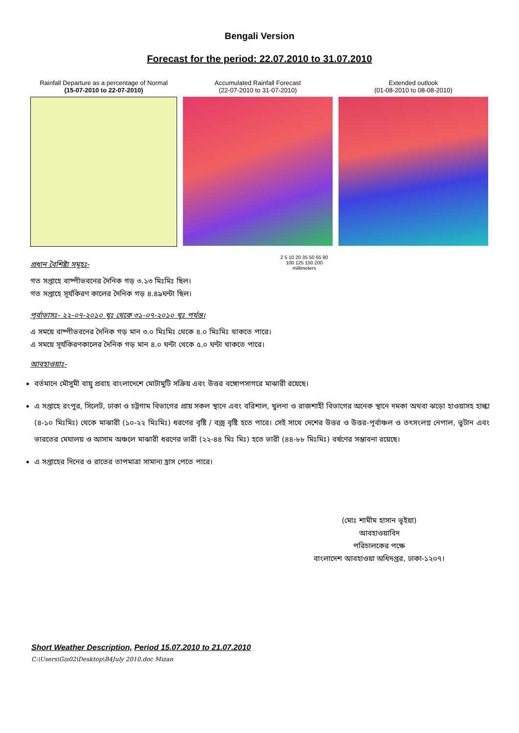Bengali Version
Forecast for the period: 22.07.2010 to 31.07.2010
Rainfall Departure as a percentage of Normal
(15-07-2010 to 22-07-2010)
Accumulated Rainfall Forecast
(22-07-2010 to 31-07-2010)
2 5 10 20 35 50 65 80 100 125 150 200
millimeters
Extended outlook
(01-08-2010 to 08-08-2010)
প্রধান বৈশিষ্ট্য সমূহঃ-
গত সপ্তাহে বাষ্পীভবনের দৈনিক গড় ৩.১৩ মিঃমিঃ ছিল।
গত সপ্তাহে সূর্যকিরণ কালের দৈনিক গড় ৪.৪৯ঘন্টা ছিল।
পূর্বাভাসঃ- ২২-০৭-২০১০ খৃঃ থেকে ৩১-০৭-২০১০ খৃঃ পর্যন্ত।
এ সময়ে বাষ্পীভবনের দৈনিক গড় মান ৩.০ মিঃমিঃ থেকে ৪.০ মিঃমিঃ থাকতে পারে।
এ সময়ে সূর্যকিরণকালের দৈনিক গড় মান ৪.০ ঘন্টা থেকে ৫.০ ঘন্টা থাকতে পারে।
আবহাওয়াঃ-
বর্তমানে মৌসুমী বায়ু প্রবাহ বাংলাদেশে মোটামুটি সক্রিয় এবং উত্তর বঙ্গোপসাগরে মাঝারী রয়েছে।
এ সপ্তাহে রংপুর, সিলেট, ঢাকা ও চট্টগাম বিভাগের প্রায় সকল স্থানে এবং বরিশাল, খুলনা ও রাজশাহী বিভাগের অনেক স্থানে দমকা অথবা ঝড়ো হাওয়াসহ হাল্কা (৪-১০ মিঃমিঃ) থেকে মাঝারী (১০-২২ মিঃমিঃ) ধরণের বৃষ্টি / বজ্র বৃষ্টি হতে পারে। সেই সাথে দেশের উত্তর ও উত্তর-পূর্বাঞ্চল ও তৎসংলগ্ন নেপাল, ভুটান এবং ভারতের মেঘালয় ও আসাম অঞ্চলে মাঝারী ধরণের ভারী (২২-৪৪ মিঃ মিঃ) হতে ভারী (৪৪-৮৮ মিঃমিঃ) বর্ষণের সম্ভাবনা রয়েছে।
এ সপ্তাহের দিনের ও রাতের তাপমাত্রা সামান্য হ্রাস পেতে পারে।
(মোঃ শামীম হাসান ভূইয়া)
আবহাওয়াবিদ
পরিচালকের পক্ষে
বাংলাদেশ আবহাওয়া অধিদপ্তর, ঢাকা-১২০৭।
Short Weather Description, Period 15.07.2010 to 21.07.2010
C:\Users\Gis02\Desktop\B4July 2010.doc Mizan